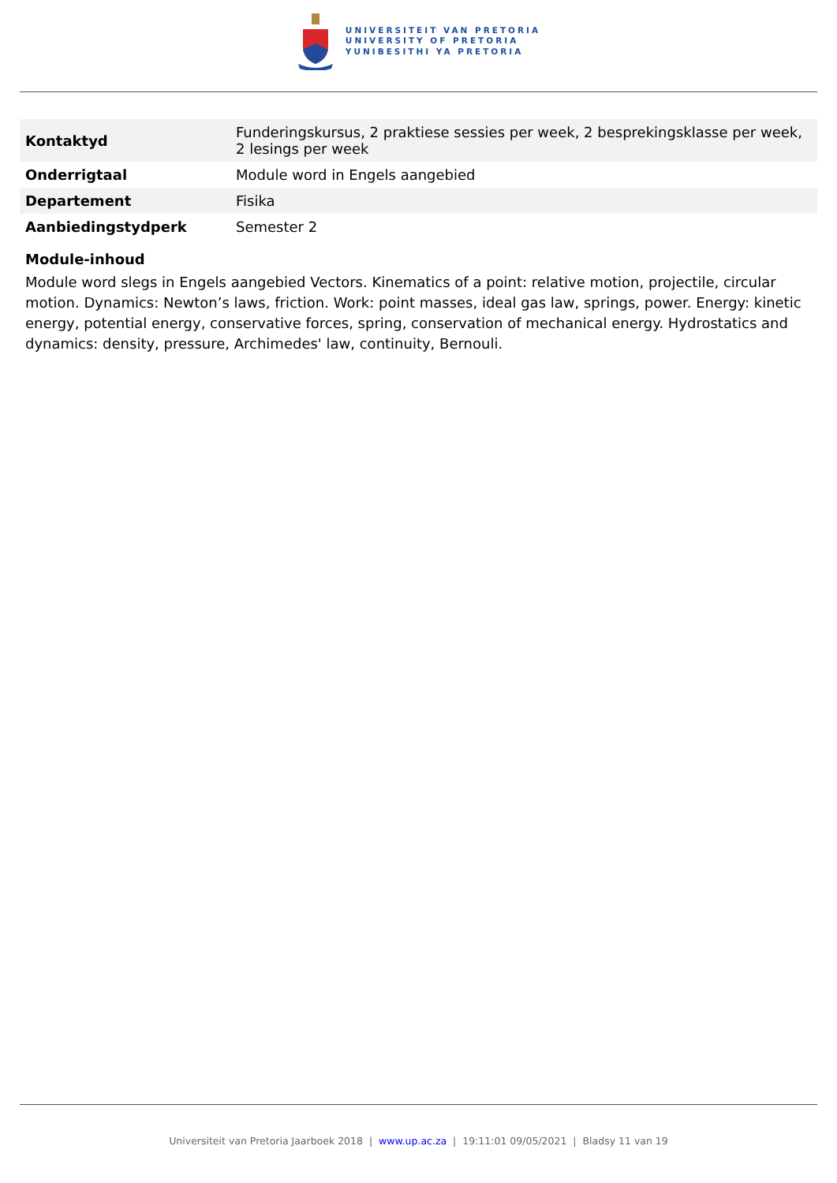UNIVERSITEIT VAN PRETORIA
UNIVERSITY OF PRETORIA
YUNIBESITHI YA PRETORIA
| Kontaktyd | Funderingskursus, 2 praktiese sessies per week, 2 besprekingsklasse per week, 2 lesings per week |
| Onderrigtaal | Module word in Engels aangebied |
| Departement | Fisika |
| Aanbiedingstydperk | Semester 2 |
Module-inhoud
Module word slegs in Engels aangebied Vectors. Kinematics of a point: relative motion, projectile, circular motion. Dynamics: Newton’s laws, friction. Work: point masses, ideal gas law, springs, power. Energy: kinetic energy, potential energy, conservative forces, spring, conservation of mechanical energy. Hydrostatics and dynamics: density, pressure, Archimedes' law, continuity, Bernouli.
Universiteit van Pretoria Jaarboek 2018 | www.up.ac.za | 19:11:01 09/05/2021 | Bladsy 11 van 19